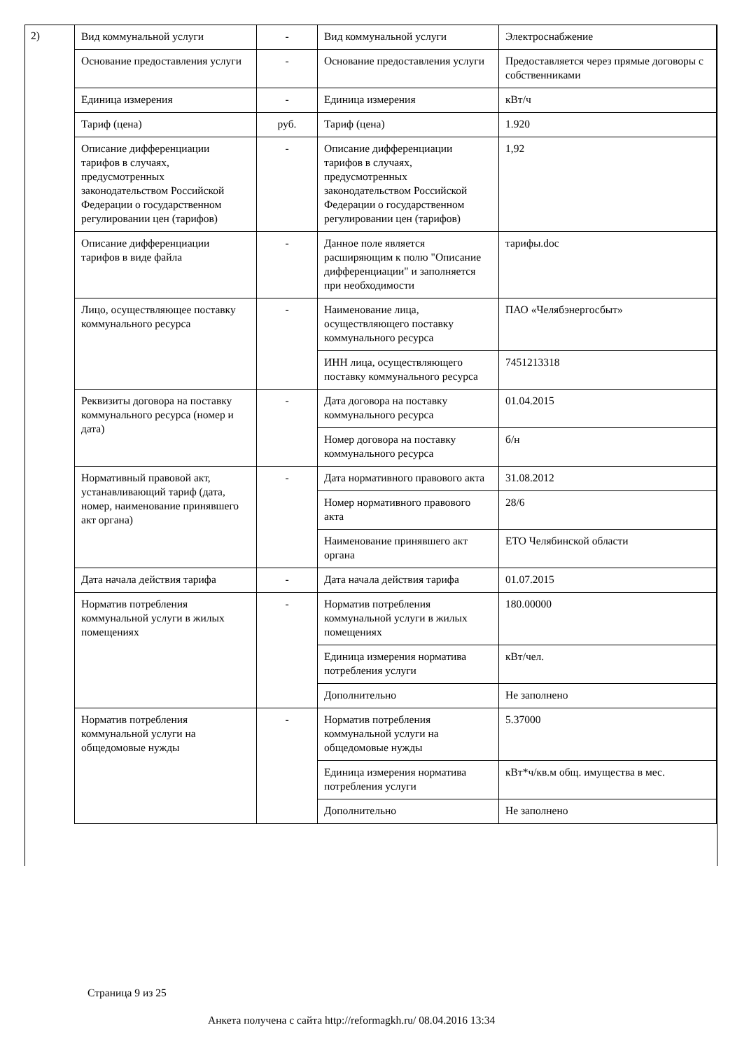2)
| Вид коммунальной услуги | - | Вид коммунальной услуги | Электроснабжение |
| Основание предоставления услуги | - | Основание предоставления услуги | Предоставляется через прямые договоры с собственниками |
| Единица измерения | - | Единица измерения | кВт/ч |
| Тариф (цена) | руб. | Тариф (цена) | 1.920 |
| Описание дифференциации тарифов в случаях, предусмотренных законодательством Российской Федерации о государственном регулировании цен (тарифов) | - | Описание дифференциации тарифов в случаях, предусмотренных законодательством Российской Федерации о государственном регулировании цен (тарифов) | 1,92 |
| Описание дифференциации тарифов в виде файла | - | Данное поле является расширяющим к полю "Описание дифференциации" и заполняется при необходимости | тарифы.doc |
| Лицо, осуществляющее поставку коммунального ресурса | - | Наименование лица, осуществляющего поставку коммунального ресурса | ПАО «Челябэнергосбыт» |
| | | ИНН лица, осуществляющего поставку коммунального ресурса | 7451213318 |
| Реквизиты договора на поставку коммунального ресурса (номер и дата) | - | Дата договора на поставку коммунального ресурса | 01.04.2015 |
| | | Номер договора на поставку коммунального ресурса | б/н |
| Нормативный правовой акт, устанавливающий тариф (дата, номер, наименование принявшего акт органа) | - | Дата нормативного правового акта | 31.08.2012 |
| | | Номер нормативного правового акта | 28/6 |
| | | Наименование принявшего акт органа | ЕТО Челябинской области |
| Дата начала действия тарифа | - | Дата начала действия тарифа | 01.07.2015 |
| Норматив потребления коммунальной услуги в жилых помещениях | - | Норматив потребления коммунальной услуги в жилых помещениях | 180.00000 |
| | | Единица измерения норматива потребления услуги | кВт/чел. |
| | | Дополнительно | Не заполнено |
| Норматив потребления коммунальной услуги на общедомовые нужды | - | Норматив потребления коммунальной услуги на общедомовые нужды | 5.37000 |
| | | Единица измерения норматива потребления услуги | кВт*ч/кв.м общ. имущества в мес. |
| | | Дополнительно | Не заполнено |
Страница 9 из 25
Анкета получена с сайта http://reformagkh.ru/ 08.04.2016 13:34